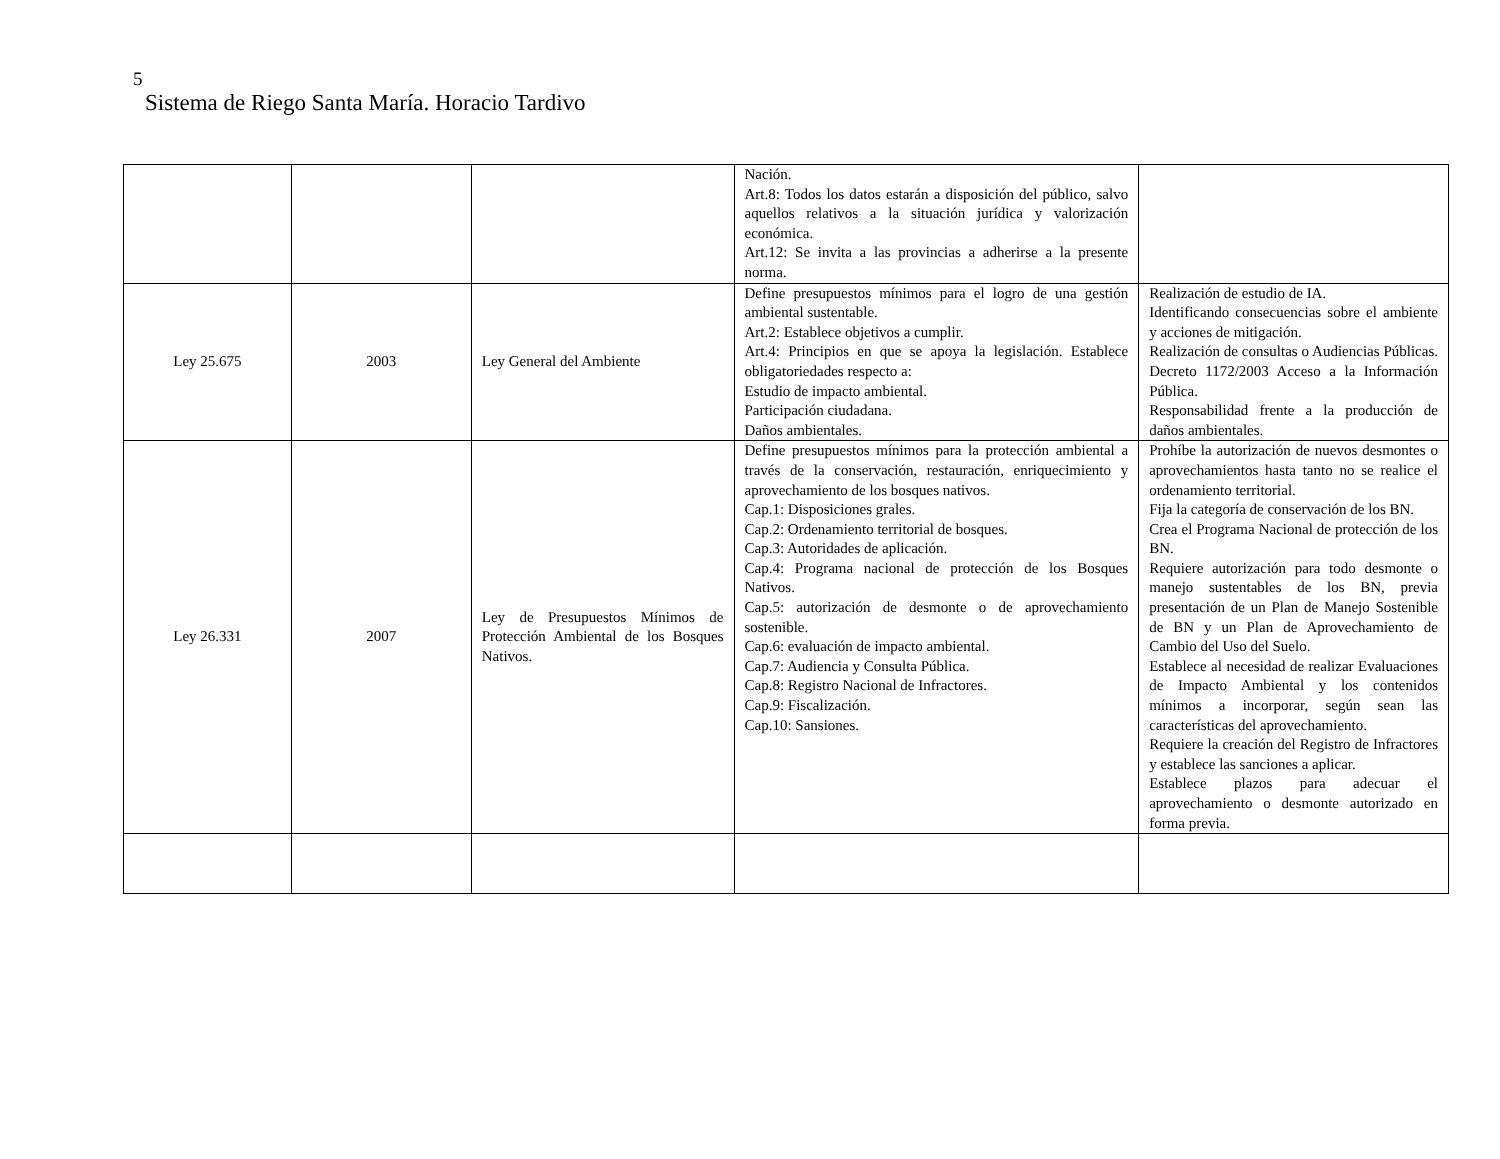5
Sistema de Riego Santa María. Horacio Tardivo
| | | | Nación. Art.8: Todos los datos estarán a disposición del público, salvo aquellos relativos a la situación jurídica y valorización económica. Art.12: Se invita a las provincias a adherirse a la presente norma. | |
| Ley 25.675 | 2003 | Ley General del Ambiente | Define presupuestos mínimos para el logro de una gestión ambiental sustentable. Art.2: Establece objetivos a cumplir. Art.4: Principios en que se apoya la legislación. Establece obligatoriedades respecto a: Estudio de impacto ambiental. Participación ciudadana. Daños ambientales. | Realización de estudio de IA. Identificando consecuencias sobre el ambiente y acciones de mitigación. Realización de consultas o Audiencias Públicas. Decreto 1172/2003 Acceso a la Información Pública. Responsabilidad frente a la producción de daños ambientales. |
| Ley 26.331 | 2007 | Ley de Presupuestos Mínimos de Protección Ambiental de los Bosques Nativos. | Define presupuestos mínimos para la protección ambiental a través de la conservación, restauración, enriquecimiento y aprovechamiento de los bosques nativos. Cap.1: Disposiciones grales. Cap.2: Ordenamiento territorial de bosques. Cap.3: Autoridades de aplicación. Cap.4: Programa nacional de protección de los Bosques Nativos. Cap.5: autorización de desmonte o de aprovechamiento sostenible. Cap.6: evaluación de impacto ambiental. Cap.7: Audiencia y Consulta Pública. Cap.8: Registro Nacional de Infractores. Cap.9: Fiscalización. Cap.10: Sansiones. | Prohíbe la autorización de nuevos desmontes o aprovechamientos hasta tanto no se realice el ordenamiento territorial. Fija la categoría de conservación de los BN. Crea el Programa Nacional de protección de los BN. Requiere autorización para todo desmonte o manejo sustentables de los BN, previa presentación de un Plan de Manejo Sostenible de BN y un Plan de Aprovechamiento de Cambio del Uso del Suelo. Establece al necesidad de realizar Evaluaciones de Impacto Ambiental y los contenidos mínimos a incorporar, según sean las características del aprovechamiento. Requiere la creación del Registro de Infractores y establece las sanciones a aplicar. Establece plazos para adecuar el aprovechamiento o desmonte autorizado en forma previa. |